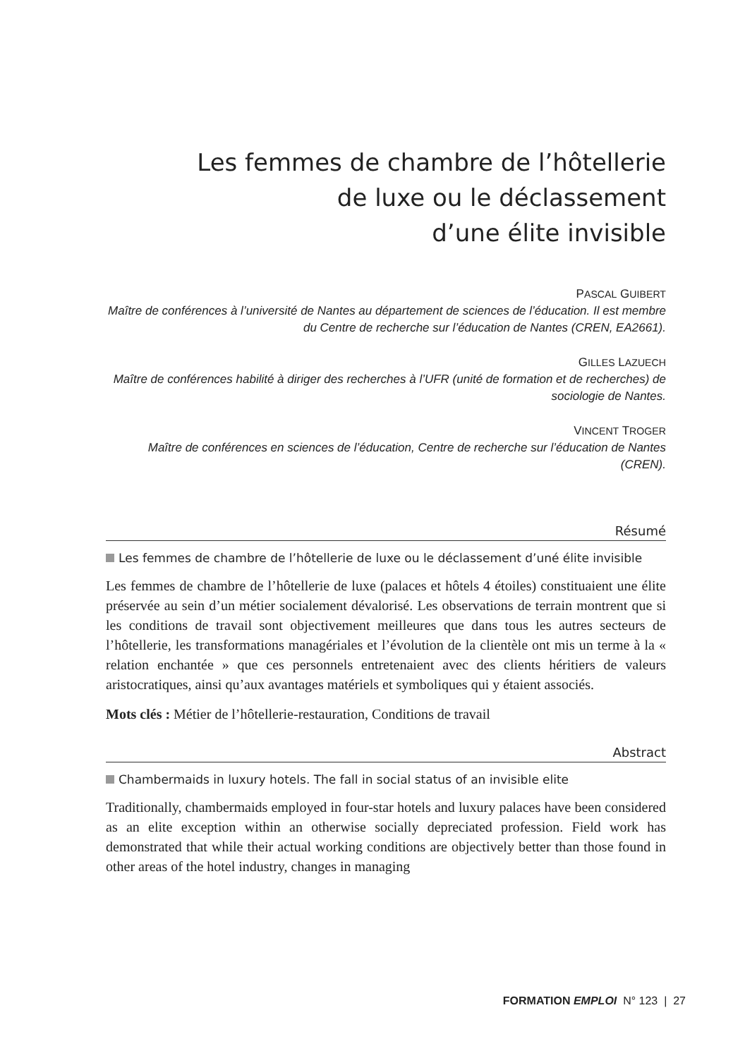Les femmes de chambre de l’hôtellerie
de luxe ou le déclassement
d’une élite invisible
PASCAL GUIBERT
Maître de conférences à l’université de Nantes au département de sciences de l’éducation. Il est membre du Centre de recherche sur l’éducation de Nantes (CREN, EA2661).
GILLES LAZUECH
Maître de conférences habilité à diriger des recherches à l’UFR (unité de formation et de recherches) de sociologie de Nantes.
VINCENT TROGER
Maître de conférences en sciences de l’éducation, Centre de recherche sur l’éducation de Nantes (CREN).
Résumé
Les femmes de chambre de l’hôtellerie de luxe ou le déclassement d’uné élite invisible
Les femmes de chambre de l’hôtellerie de luxe (palaces et hôtels 4 étoiles) constituaient une élite préservée au sein d’un métier socialement dévalorisé. Les observations de terrain montrent que si les conditions de travail sont objectivement meilleures que dans tous les autres secteurs de l’hôtellerie, les transformations managériales et l’évolution de la clientèle ont mis un terme à la « relation enchantée » que ces personnels entretenaient avec des clients héritiers de valeurs aristocratiques, ainsi qu’aux avantages matériels et symboliques qui y étaient associés.
Mots clés : Métier de l’hôtellerie-restauration, Conditions de travail
Abstract
Chambermaids in luxury hotels. The fall in social status of an invisible elite
Traditionally, chambermaids employed in four-star hotels and luxury palaces have been considered as an elite exception within an otherwise socially depreciated profession. Field work has demonstrated that while their actual working conditions are objectively better than those found in other areas of the hotel industry, changes in managing
FORMATION EMPLOI N° 123 | 27